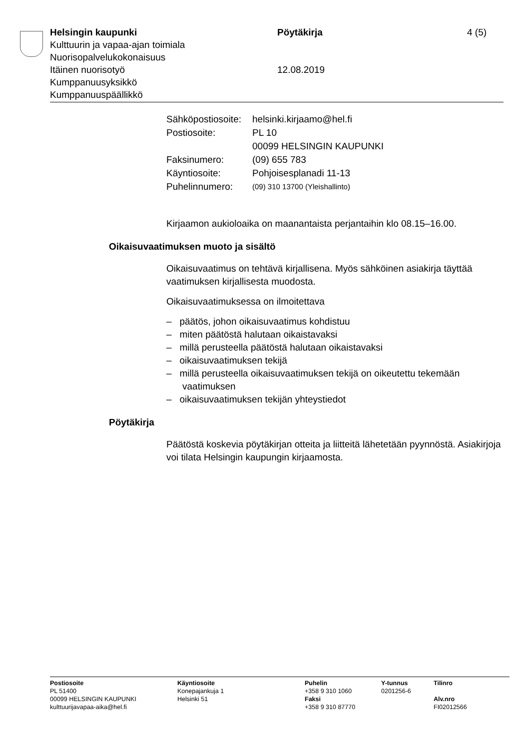Helsingin kaupunki
Kulttuurin ja vapaa-ajan toimiala
Nuorisopalvelukokonaisuus
Itäinen nuorisotyö
Kumppanuusyksikkö
Kumppanuuspäällikkö
Pöytäkirja
12.08.2019
4 (5)
| Sähköpostiosoite: | helsinki.kirjaamo@hel.fi |
| Postiosoite: | PL 10 00099 HELSINGIN KAUPUNKI |
| Faksinumero: | (09) 655 783 |
| Käyntiosoite: | Pohjoisesplanadi 11-13 |
| Puhelinnumero: | (09) 310 13700 (Yleishallinto) |
Kirjaamon aukioloaika on maanantaista perjantaihin klo 08.15–16.00.
Oikaisuvaatimuksen muoto ja sisältö
Oikaisuvaatimus on tehtävä kirjallisena. Myös sähköinen asiakirja täyttää vaatimuksen kirjallisesta muodosta.
Oikaisuvaatimuksessa on ilmoitettava
– päätös, johon oikaisuvaatimus kohdistuu
– miten päätöstä halutaan oikaistavaksi
– millä perusteella päätöstä halutaan oikaistavaksi
– oikaisuvaatimuksen tekijä
– millä perusteella oikaisuvaatimuksen tekijä on oikeutettu tekemään vaatimuksen
– oikaisuvaatimuksen tekijän yhteystiedot
Pöytäkirja
Päätöstä koskevia pöytäkirjan otteita ja liitteitä lähetetään pyynnöstä. Asiakirjoja voi tilata Helsingin kaupungin kirjaamosta.
Postiosoite
PL 51400
00099 HELSINGIN KAUPUNKI
kulttuurijavapaa-aika@hel.fi
Käyntiosoite
Konepajankuja 1
Helsinki 51
Puhelin
+358 9 310 1060
Faksi
+358 9 310 87770
Y-tunnus
0201256-6
Tilinro
Alv.nro
FI02012566